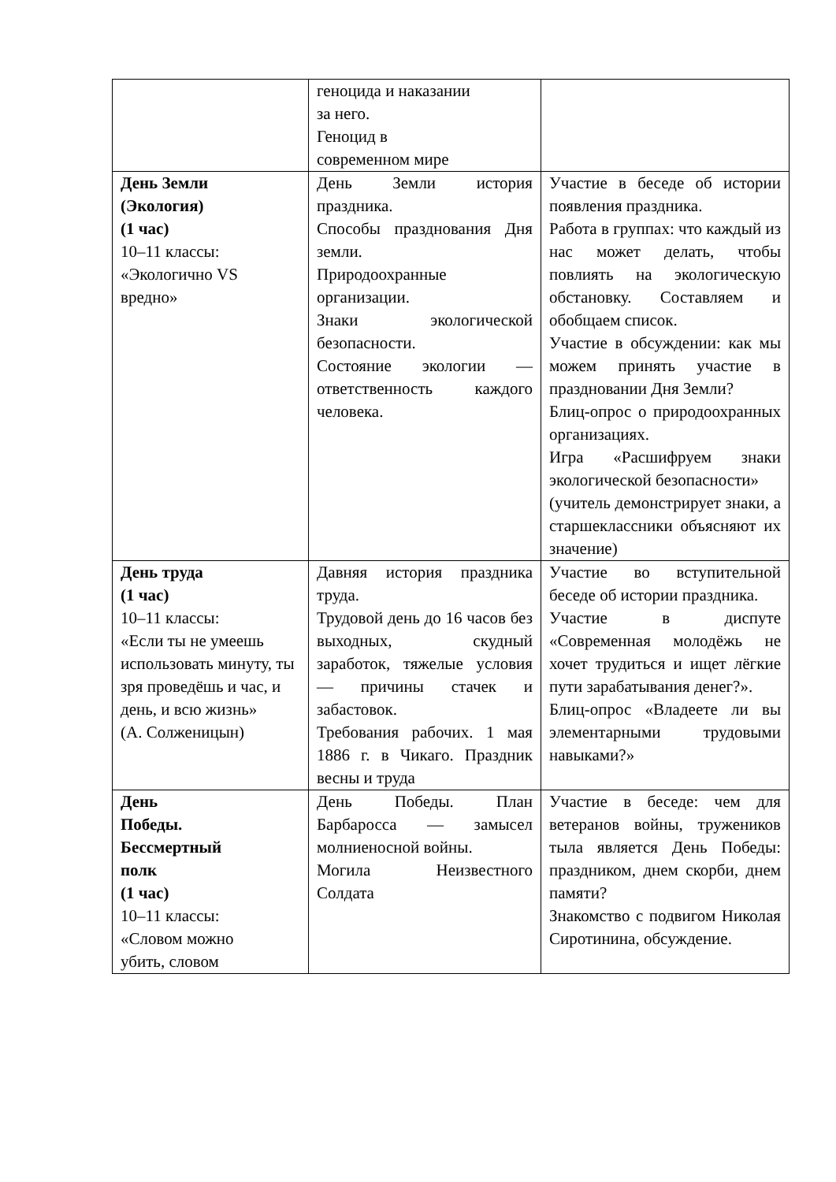| | геноцида и наказании за него. Геноцид в современном мире | |
| День Земли (Экология) (1 час) 10–11 классы: «Экологично VS вредно» | День Земли история праздника. Способы празднования Дня земли. Природоохранные организации. Знаки экологической безопасности. Состояние экологии — ответственность каждого человека. | Участие в беседе об истории появления праздника. Работа в группах: что каждый из нас может делать, чтобы повлиять на экологическую обстановку. Составляем и обобщаем список. Участие в обсуждении: как мы можем принять участие в праздновании Дня Земли? Блиц-опрос о природоохранных организациях. Игра «Расшифруем знаки экологической безопасности» (учитель демонстрирует знаки, а старшеклассники объясняют их значение) |
| День труда (1 час) 10–11 классы: «Если ты не умеешь использовать минуту, ты зря проведёшь и час, и день, и всю жизнь» (А. Солженицын) | Давняя история праздника труда. Трудовой день до 16 часов без выходных, скудный заработок, тяжелые условия — причины стачек и забастовок. Требования рабочих. 1 мая 1886 г. в Чикаго. Праздник весны и труда | Участие во вступительной беседе об истории праздника. Участие в диспуте «Современная молодёжь не хочет трудиться и ищет лёгкие пути зарабатывания денег?». Блиц-опрос «Владеете ли вы элементарными трудовыми навыками?» |
| День Победы. Бессмертный полк (1 час) 10–11 классы: «Словом можно убить, словом | День Победы. План Барбаросса — замысел молниеносной войны. Могила Неизвестного Солдата | Участие в беседе: чем для ветеранов войны, тружеников тыла является День Победы: праздником, днем скорби, днем памяти? Знакомство с подвигом Николая Сиротинина, обсуждение. |